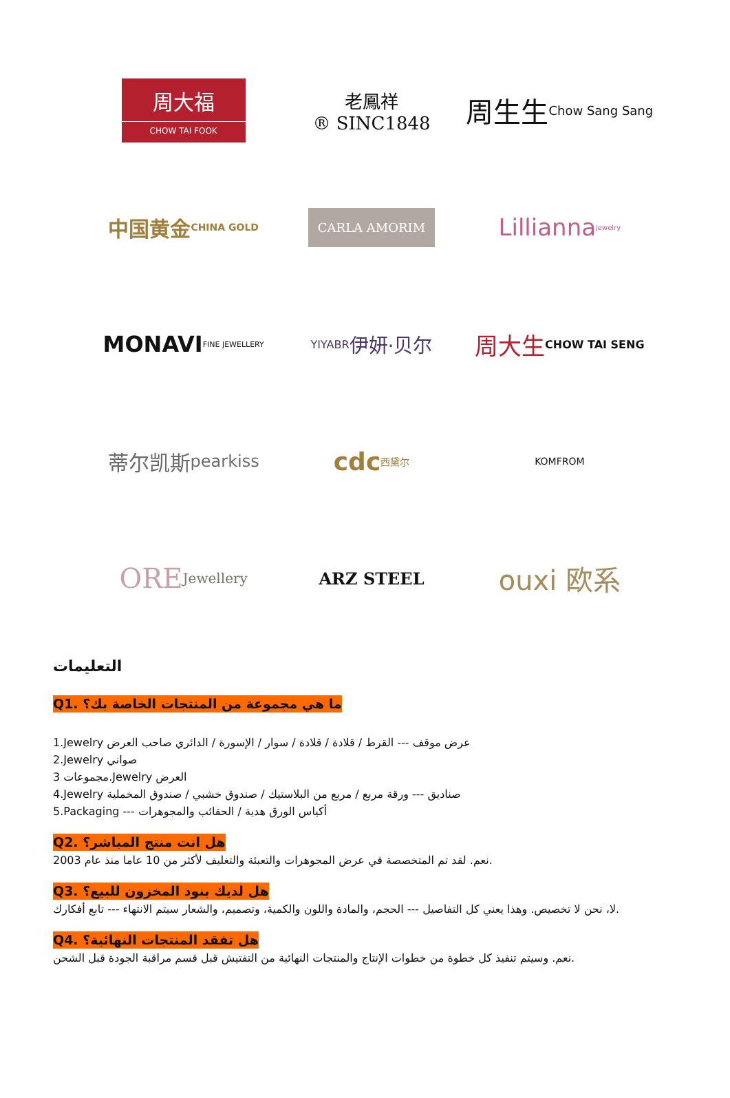周大福
CHOW TAI FOOK
老鳳祥
® SINC1848
周生生
Chow Sang Sang
中国黄金
CHINA GOLD
CARLA AMORIM
Lillianna jewelry
MONAVI
FINE JEWELLERY
YIYABR
伊妍·贝尔
周大生
CHOW TAI SENG
蒂尔凯斯
pearkiss
cdc
西黛尔
KOMFROM
ORE
Jewellery
ARZ STEEL
ouxi 欧系
التعليمات
Q1. ما هي مجموعة من المنتجات الخاصة بك؟
1.Jewelry عرض موقف --- القرط / قلادة / قلادة / سوار / الإسورة / الدائري صاحب العرض
2.Jewelry صواني
3 مجموعات.Jewelry العرض
4.Jewelry صناديق --- ورقة مربع / مربع من البلاستيك / صندوق خشبي / صندوق المخملية
5.Packaging --- أكياس الورق هدية / الحقائب والمجوهرات
Q2. هل انت منتج المباشر؟
نعم. لقد تم المتخصصة في عرض المجوهرات والتعبئة والتغليف لأكثر من 10 عاما منذ عام 2003.
Q3. هل لديك بنود المخزون للبيع؟
لا، نحن لا تخصيص. وهذا يعني كل التفاصيل --- الحجم، والمادة واللون والكمية، وتصميم، والشعار سيتم الانتهاء --- تابع أفكارك.
Q4. هل تفقد المنتجات النهائية؟
نعم. وسيتم تنفيذ كل خطوة من خطوات الإنتاج والمنتجات النهائية من التفتيش قبل قسم مراقبة الجودة قبل الشحن.